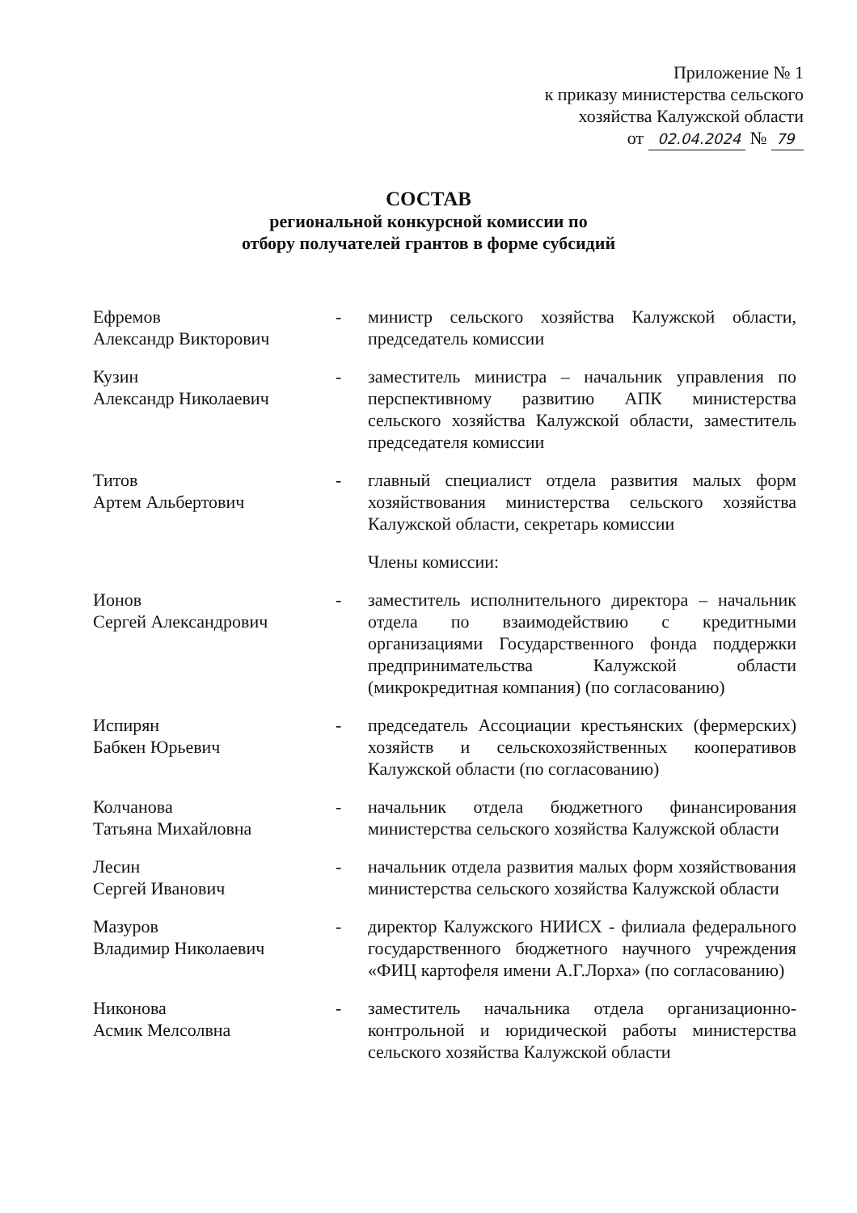Приложение № 1
к приказу министерства сельского
хозяйства Калужской области
от 02.04.2024 № 79
СОСТАВ
региональной конкурсной комиссии по
отбору получателей грантов в форме субсидий
Ефремов
Александр Викторович
- министр сельского хозяйства Калужской области, председатель комиссии
Кузин
Александр Николаевич
- заместитель министра – начальник управления по перспективному развитию АПК министерства сельского хозяйства Калужской области, заместитель председателя комиссии
Титов
Артем Альбертович
- главный специалист отдела развития малых форм хозяйствования министерства сельского хозяйства Калужской области, секретарь комиссии
Члены комиссии:
Ионов
Сергей Александрович
- заместитель исполнительного директора – начальник отдела по взаимодействию с кредитными организациями Государственного фонда поддержки предпринимательства Калужской области (микрокредитная компания) (по согласованию)
Испирян
Бабкен Юрьевич
- председатель Ассоциации крестьянских (фермерских) хозяйств и сельскохозяйственных кооперативов Калужской области (по согласованию)
Колчанова
Татьяна Михайловна
- начальник отдела бюджетного финансирования министерства сельского хозяйства Калужской области
Лесин
Сергей Иванович
- начальник отдела развития малых форм хозяйствования министерства сельского хозяйства Калужской области
Мазуров
Владимир Николаевич
- директор Калужского НИИСХ - филиала федерального государственного бюджетного научного учреждения «ФИЦ картофеля имени А.Г.Лорха» (по согласованию)
Никонова
Асмик Мелсолвна
- заместитель начальника отдела организационно-контрольной и юридической работы министерства сельского хозяйства Калужской области